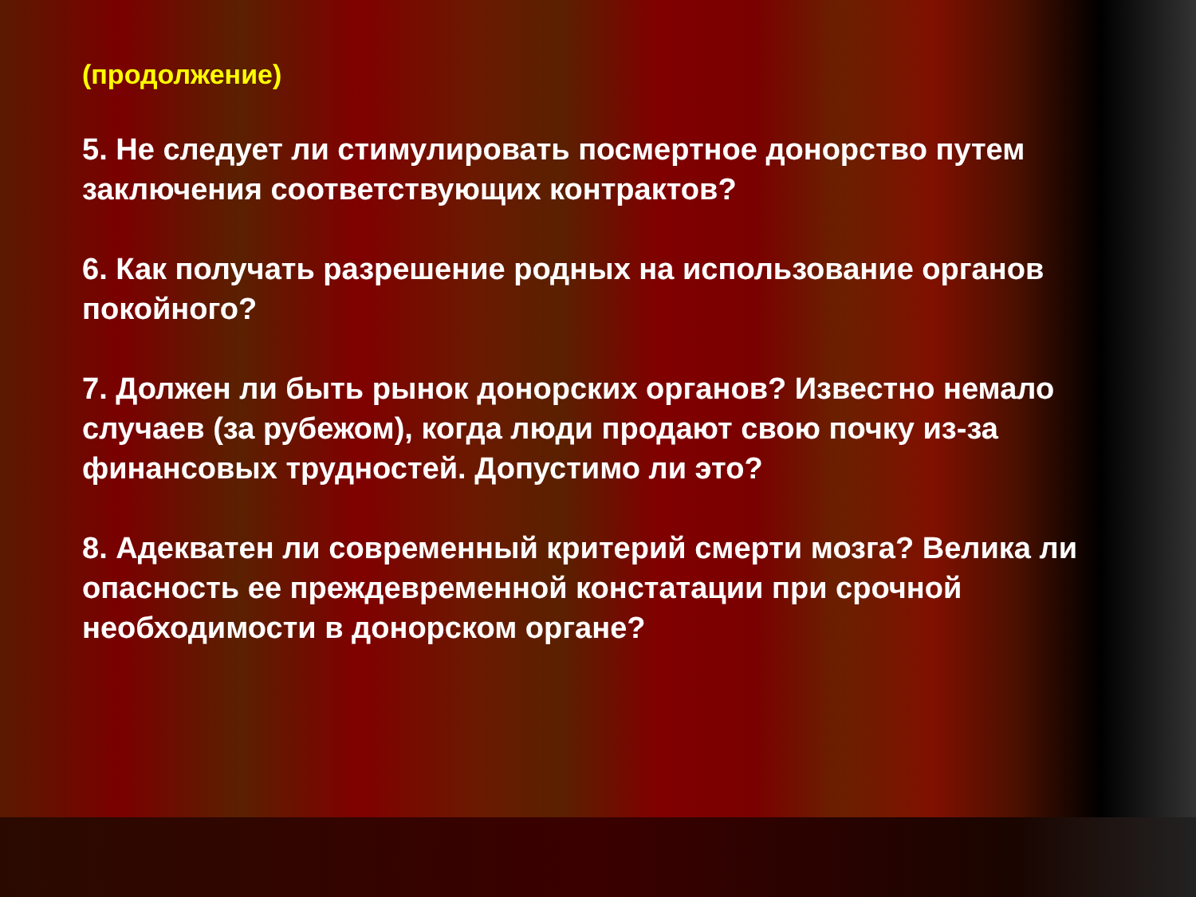(продолжение)
5. Не следует ли стимулировать посмертное донорство путем заключения соответствующих контрактов?
6. Как получать разрешение родных на использование органов покойного?
7. Должен ли быть рынок донорских органов? Известно немало случаев (за рубежом), когда люди продают свою почку из-за финансовых трудностей. Допустимо ли это?
8. Адекватен ли современный критерий смерти мозга? Велика ли опасность ее преждевременной констатации при срочной необходимости в донорском органе?